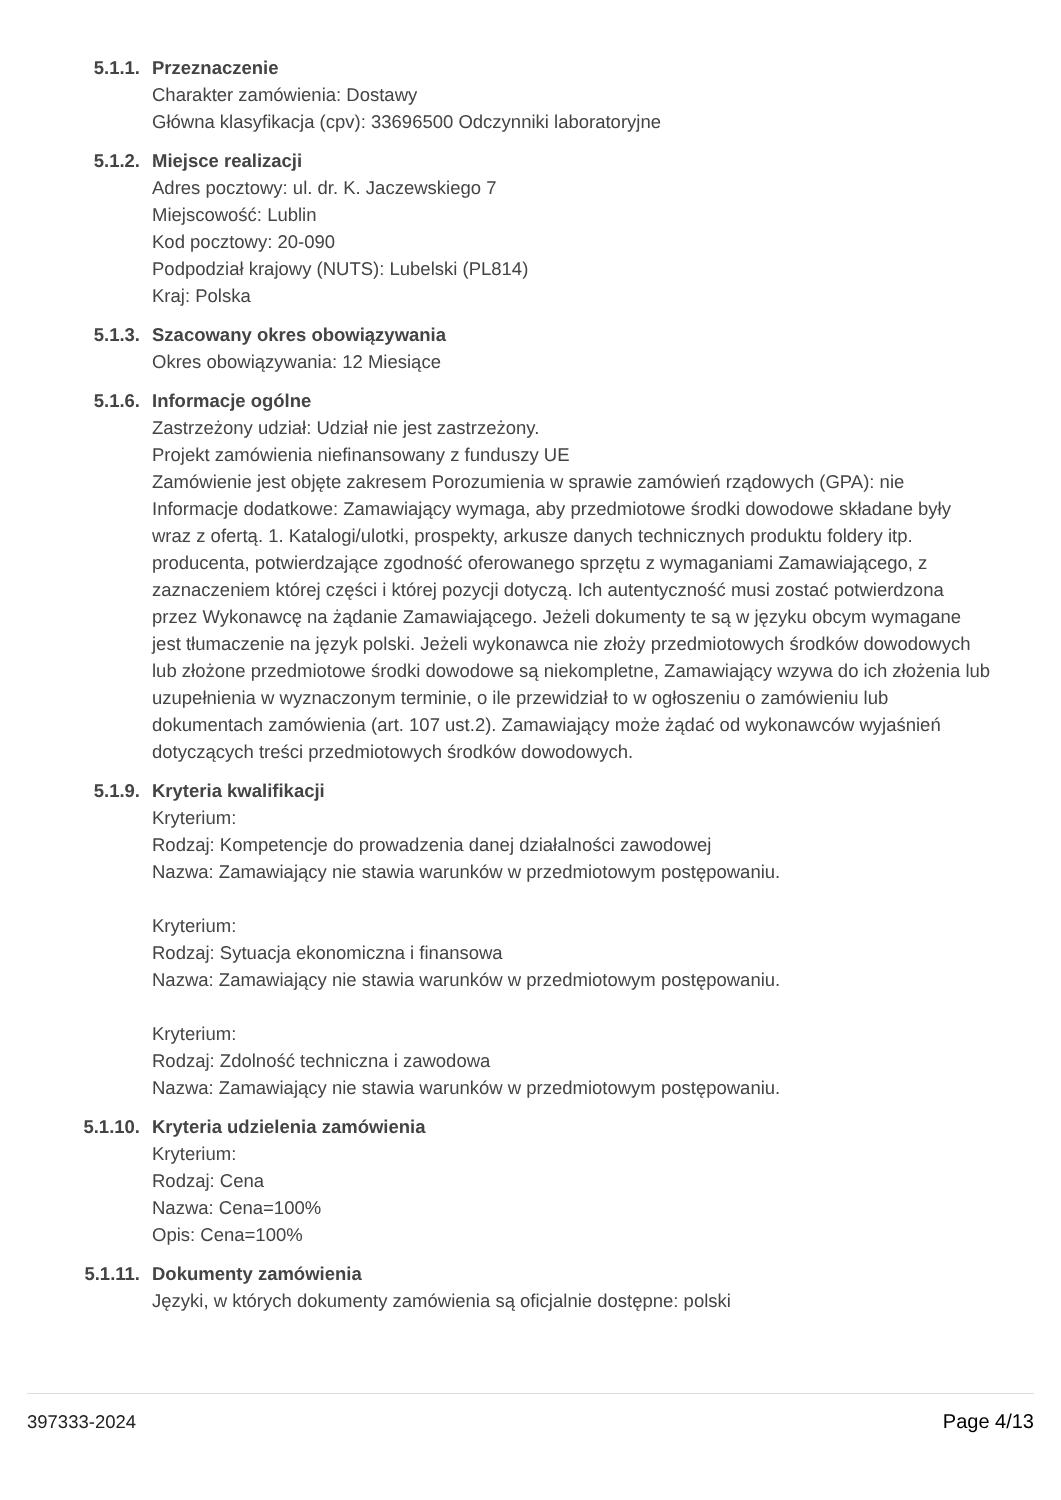5.1.1. Przeznaczenie
Charakter zamówienia: Dostawy
Główna klasyfikacja (cpv): 33696500 Odczynniki laboratoryjne
5.1.2. Miejsce realizacji
Adres pocztowy: ul. dr. K. Jaczewskiego 7
Miejscowość: Lublin
Kod pocztowy: 20-090
Podpodział krajowy (NUTS): Lubelski (PL814)
Kraj: Polska
5.1.3. Szacowany okres obowiązywania
Okres obowiązywania: 12 Miesiące
5.1.6. Informacje ogólne
Zastrzeżony udział: Udział nie jest zastrzeżony.
Projekt zamówienia niefinansowany z funduszy UE
Zamówienie jest objęte zakresem Porozumienia w sprawie zamówień rządowych (GPA): nie
Informacje dodatkowe: Zamawiający wymaga, aby przedmiotowe środki dowodowe składane były wraz z ofertą. 1. Katalogi/ulotki, prospekty, arkusze danych technicznych produktu foldery itp. producenta, potwierdzające zgodność oferowanego sprzętu z wymaganiami Zamawiającego, z zaznaczeniem której części i której pozycji dotyczą. Ich autentyczność musi zostać potwierdzona przez Wykonawcę na żądanie Zamawiającego. Jeżeli dokumenty te są w języku obcym wymagane jest tłumaczenie na język polski. Jeżeli wykonawca nie złoży przedmiotowych środków dowodowych lub złożone przedmiotowe środki dowodowe są niekompletne, Zamawiający wzywa do ich złożenia lub uzupełnienia w wyznaczonym terminie, o ile przewidział to w ogłoszeniu o zamówieniu lub dokumentach zamówienia (art. 107 ust.2). Zamawiający może żądać od wykonawców wyjaśnień dotyczących treści przedmiotowych środków dowodowych.
5.1.9. Kryteria kwalifikacji
Kryterium:
Rodzaj: Kompetencje do prowadzenia danej działalności zawodowej
Nazwa: Zamawiający nie stawia warunków w przedmiotowym postępowaniu.
Kryterium:
Rodzaj: Sytuacja ekonomiczna i finansowa
Nazwa: Zamawiający nie stawia warunków w przedmiotowym postępowaniu.
Kryterium:
Rodzaj: Zdolność techniczna i zawodowa
Nazwa: Zamawiający nie stawia warunków w przedmiotowym postępowaniu.
5.1.10. Kryteria udzielenia zamówienia
Kryterium:
Rodzaj: Cena
Nazwa: Cena=100%
Opis: Cena=100%
5.1.11. Dokumenty zamówienia
Języki, w których dokumenty zamówienia są oficjalnie dostępne: polski
397333-2024 Page 4/13